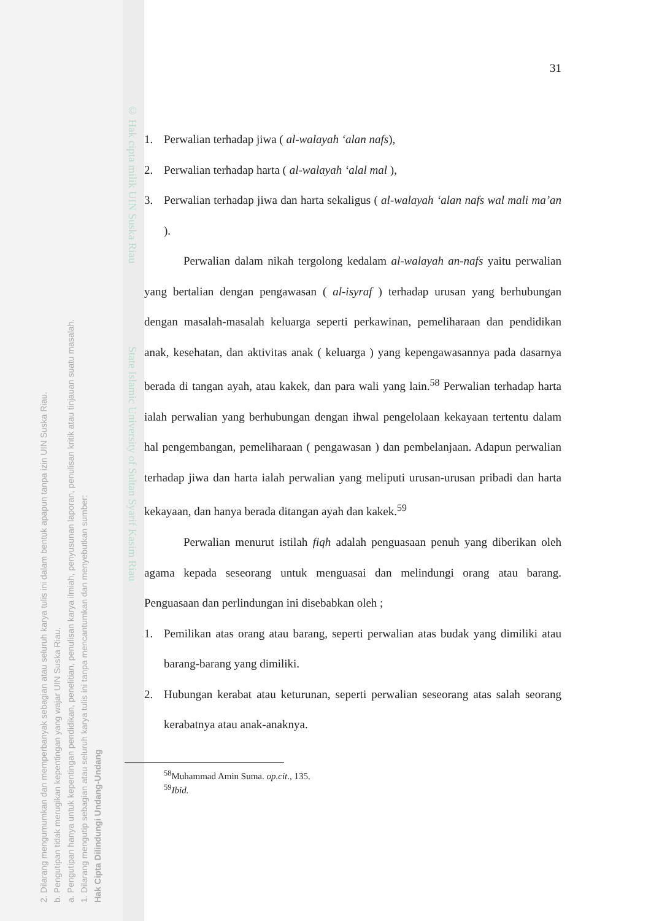2. Dilarang mengumumkan dan memperbanyak sebagian atau seluruh karya tulis ini dalam bentuk apapun tanpa izin UIN Suska Riau.
b. Pengutipan tidak merugikan kepentingan yang wajar UIN Suska Riau.
a. Pengutipan hanya untuk kepentingan pendidikan, penelitian, penulisan karya ilmiah, penyusunan laporan, penulisan kritik atau tinjauan suatu masalah.
1. Dilarang mengutip sebagian atau seluruh karya tulis ini tanpa mencantumkan dan menyebutkan sumber:
Hak Cipta Dilindungi Undang-Undang
© Hak cipta milik UIN Suska Riau State Islamic University of Sultan Syarif Kasim Riau
31
1. Perwalian terhadap jiwa ( al-walayah ‘alan nafs),
2. Perwalian terhadap harta ( al-walayah ‘alal mal ),
3. Perwalian terhadap jiwa dan harta sekaligus ( al-walayah ‘alan nafs wal mali ma’an ).
Perwalian dalam nikah tergolong kedalam al-walayah an-nafs yaitu perwalian yang bertalian dengan pengawasan ( al-isyraf ) terhadap urusan yang berhubungan dengan masalah-masalah keluarga seperti perkawinan, pemeliharaan dan pendidikan anak, kesehatan, dan aktivitas anak ( keluarga ) yang kepengawasannya pada dasarnya berada di tangan ayah, atau kakek, dan para wali yang lain.<sup>58</sup> Perwalian terhadap harta ialah perwalian yang berhubungan dengan ihwal pengelolaan kekayaan tertentu dalam hal pengembangan, pemeliharaan ( pengawasan ) dan pembelanjaan. Adapun perwalian terhadap jiwa dan harta ialah perwalian yang meliputi urusan-urusan pribadi dan harta kekayaan, dan hanya berada ditangan ayah dan kakek.<sup>59</sup>
Perwalian menurut istilah fiqh adalah penguasaan penuh yang diberikan oleh agama kepada seseorang untuk menguasai dan melindungi orang atau barang. Penguasaan dan perlindungan ini disebabkan oleh ;
1. Pemilikan atas orang atau barang, seperti perwalian atas budak yang dimiliki atau barang-barang yang dimiliki.
2. Hubungan kerabat atau keturunan, seperti perwalian seseorang atas salah seorang kerabatnya atau anak-anaknya.
<sup>58</sup> Muhammad Amin Suma. op.cit., 135.
<sup>59</sup> Ibid.